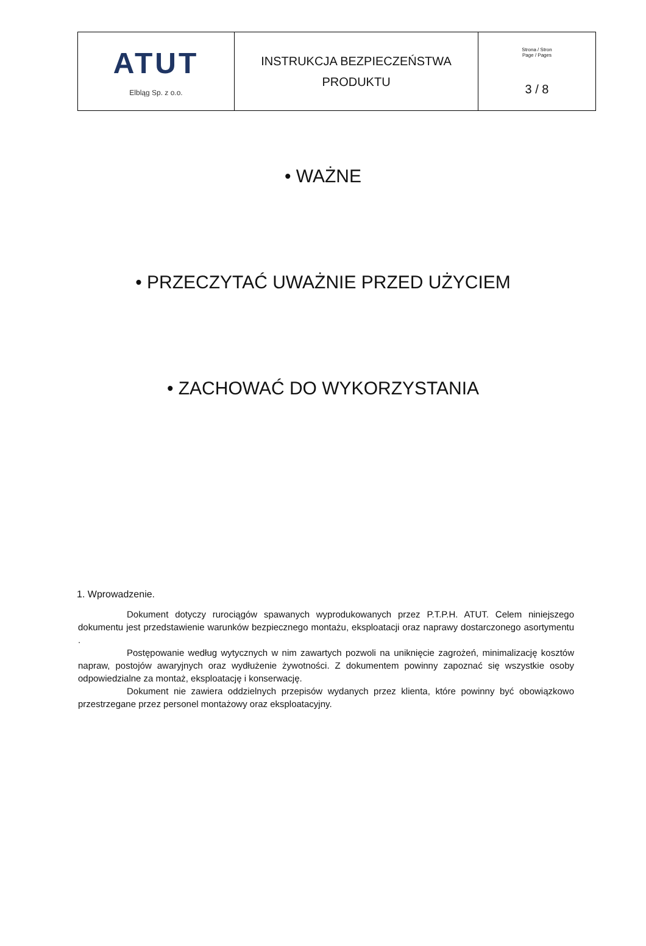| ATUT Elbląg Sp. z o.o. | INSTRUKCJA BEZPIECZEŃSTWA PRODUKTU | Strona / Stron Page / Pages 3 / 8 |
• WAŻNE
• PRZECZYTAĆ UWAŻNIE PRZED UŻYCIEM
• ZACHOWAĆ DO WYKORZYSTANIA
1. Wprowadzenie.
Dokument dotyczy rurociągów spawanych wyprodukowanych przez P.T.P.H. ATUT. Celem niniejszego dokumentu jest przedstawienie warunków bezpiecznego montażu, eksploatacji oraz naprawy dostarczonego asortymentu .
Postępowanie według wytycznych w nim zawartych pozwoli na uniknięcie zagrożeń, minimalizację kosztów napraw, postojów awaryjnych oraz wydłużenie żywotności. Z dokumentem powinny zapoznać się wszystkie osoby odpowiedzialne za montaż, eksploatację i konserwację.
Dokument nie zawiera oddzielnych przepisów wydanych przez klienta, które powinny być obowiązkowo przestrzegane przez personel montażowy oraz eksploatacyjny.